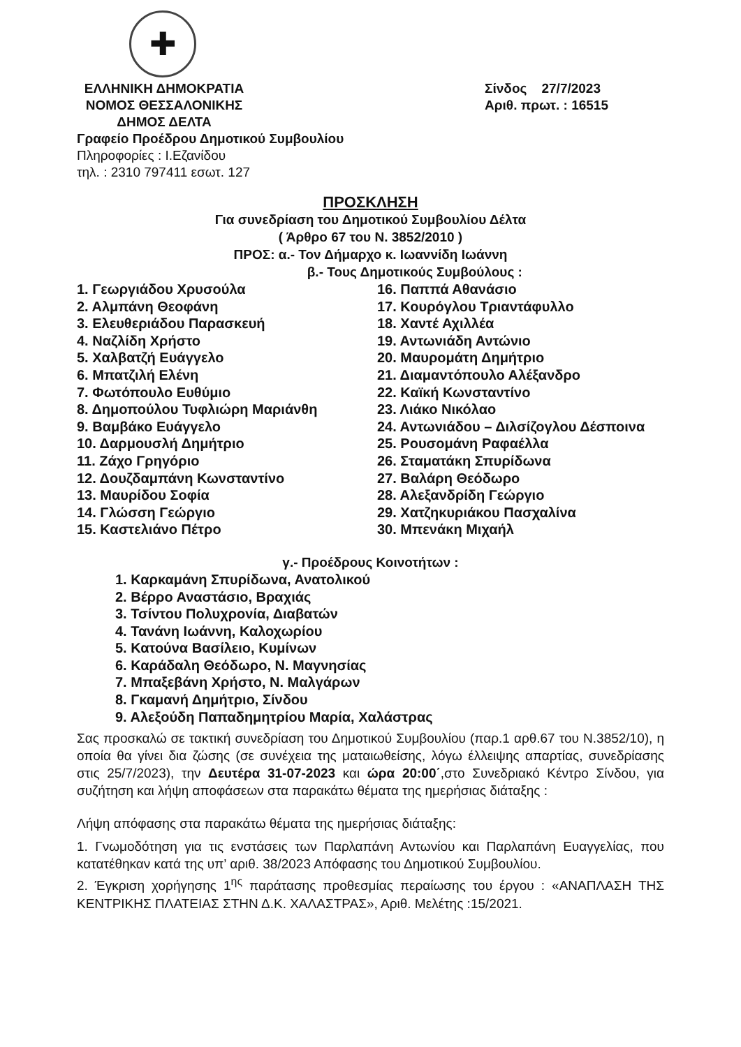✚
ΕΛΛΗΝΙΚΗ ΔΗΜΟΚΡΑΤΙΑ
ΝΟΜΟΣ ΘΕΣΣΑΛΟΝΙΚΗΣ
ΔΗΜΟΣ ΔΕΛΤΑ
Σίνδος 27/7/2023
Αριθ. πρωτ. : 16515
Γραφείο Προέδρου Δημοτικού Συμβουλίου
Πληροφορίες : Ι.Εζανίδου
τηλ. : 2310 797411 εσωτ. 127
ΠΡΟΣΚΛΗΣΗ
Για συνεδρίαση του Δημοτικού Συμβουλίου Δέλτα
( Άρθρο 67 του Ν. 3852/2010 )
ΠΡΟΣ: α.- Τον Δήμαρχο κ. Ιωαννίδη Ιωάννη
β.- Τους Δημοτικούς Συμβούλους :
1. Γεωργιάδου Χρυσούλα
2. Αλμπάνη Θεοφάνη
3. Ελευθεριάδου Παρασκευή
4. Ναζλίδη Χρήστο
5. Χαλβατζή Ευάγγελο
6. Μπατζιλή Ελένη
7. Φωτόπουλο Ευθύμιο
8. Δημοπούλου Τυφλιώρη Μαριάνθη
9. Βαμβάκο Ευάγγελο
10. Δαρμουσλή Δημήτριο
11. Ζάχο Γρηγόριο
12. Δουζδαμπάνη Κωνσταντίνο
13. Μαυρίδου Σοφία
14. Γλώσση Γεώργιο
15. Καστελιάνο Πέτρο
16. Παππά Αθανάσιο
17. Κουρόγλου Τριαντάφυλλο
18. Χαντέ Αχιλλέα
19. Αντωνιάδη Αντώνιο
20. Μαυρομάτη Δημήτριο
21. Διαμαντόπουλο Αλέξανδρο
22. Καϊκή Κωνσταντίνο
23. Λιάκο Νικόλαο
24. Αντωνιάδου – Διλσίζογλου Δέσποινα
25. Ρουσομάνη Ραφαέλλα
26. Σταματάκη Σπυρίδωνα
27. Βαλάρη Θεόδωρο
28. Αλεξανδρίδη Γεώργιο
29. Χατζηκυριάκου Πασχαλίνα
30. Μπενάκη Μιχαήλ
γ.- Προέδρους Κοινοτήτων :
1. Καρκαμάνη Σπυρίδωνα, Ανατολικού
2. Βέρρο Αναστάσιο, Βραχιάς
3. Τσίντου Πολυχρονία, Διαβατών
4. Τανάνη Ιωάννη, Καλοχωρίου
5. Κατούνα Βασίλειο, Κυμίνων
6. Καράδαλη Θεόδωρο, Ν. Μαγνησίας
7. Μπαξεβάνη Χρήστο, Ν. Μαλγάρων
8. Γκαμανή Δημήτριο, Σίνδου
9. Αλεξούδη Παπαδημητρίου Μαρία, Χαλάστρας
Σας προσκαλώ σε τακτική συνεδρίαση του Δημοτικού Συμβουλίου (παρ.1 αρθ.67 του Ν.3852/10), η οποία θα γίνει δια ζώσης (σε συνέχεια της ματαιωθείσης, λόγω έλλειψης απαρτίας, συνεδρίασης στις 25/7/2023), την Δευτέρα 31-07-2023 και ώρα 20:00΄,στο Συνεδριακό Κέντρο Σίνδου, για συζήτηση και λήψη αποφάσεων στα παρακάτω θέματα της ημερήσιας διάταξης :
Λήψη απόφασης στα παρακάτω θέματα της ημερήσιας διάταξης:
1. Γνωμοδότηση για τις ενστάσεις των Παρλαπάνη Αντωνίου και Παρλαπάνη Ευαγγελίας, που κατατέθηκαν κατά της υπ’ αριθ. 38/2023 Απόφασης του Δημοτικού Συμβουλίου.
2. Έγκριση χορήγησης 1<sup>ης</sup> παράτασης προθεσμίας περαίωσης του έργου : «ΑΝΑΠΛΑΣΗ ΤΗΣ ΚΕΝΤΡΙΚΗΣ ΠΛΑΤΕΙΑΣ ΣΤΗΝ Δ.Κ. ΧΑΛΑΣΤΡΑΣ», Αριθ. Μελέτης :15/2021.